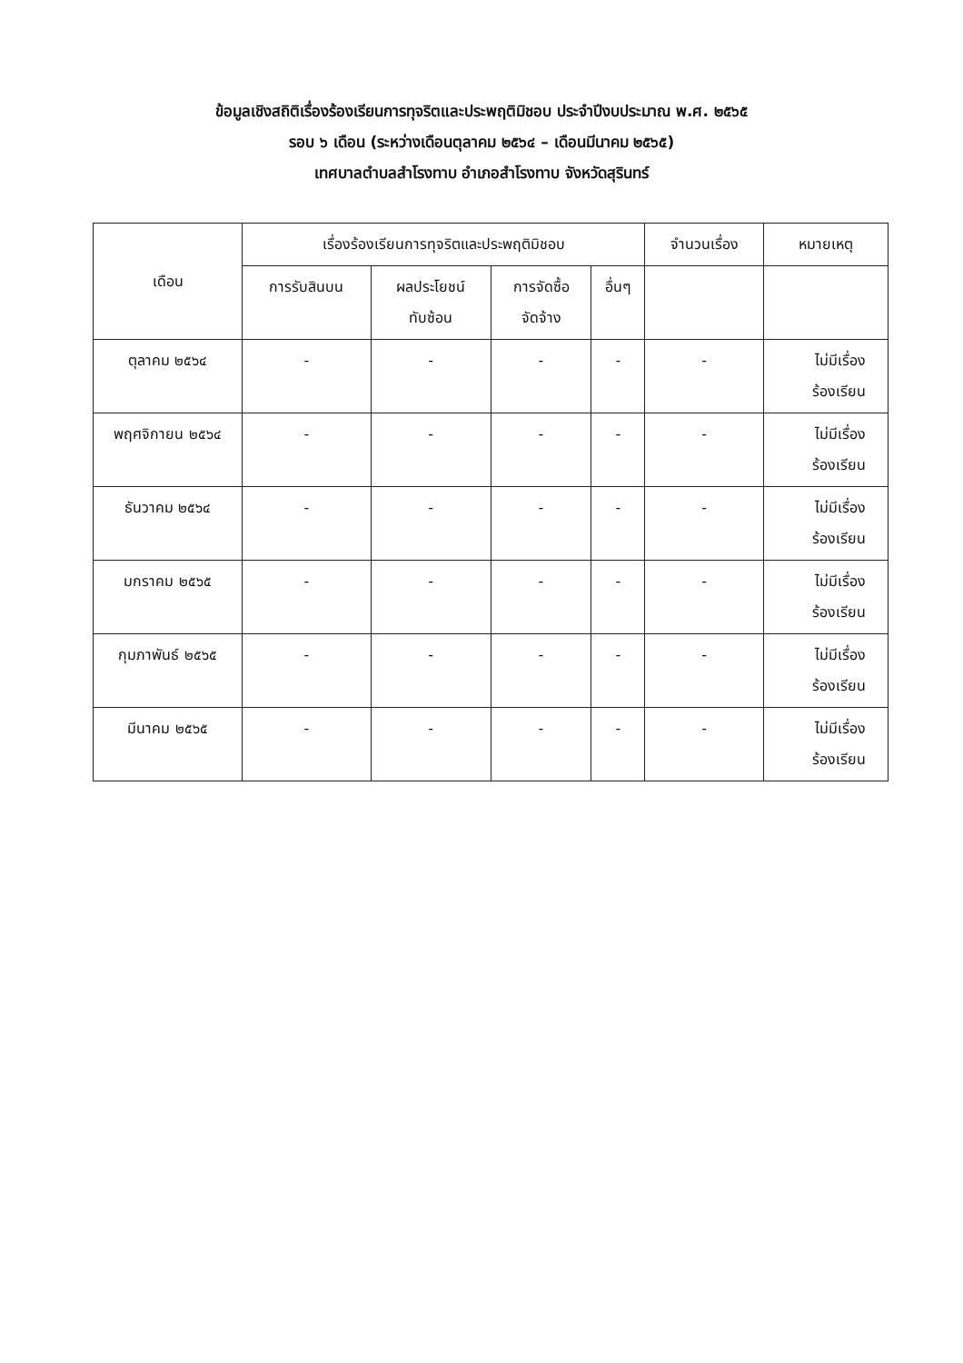ข้อมูลเชิงสถิติเรื่องร้องเรียนการทุจริตและประพฤติมิชอบ ประจำปีงบประมาณ พ.ศ. ๒๕๖๕
รอบ ๖ เดือน (ระหว่างเดือนตุลาคม ๒๕๖๔ – เดือนมีนาคม ๒๕๖๕)
เทศบาลตำบลสำโรงทาบ อำเภอสำโรงทาบ จังหวัดสุรินทร์
| เดือน | เรื่องร้องเรียนการทุจริตและประพฤติมิชอบ | | | | จำนวนเรื่อง | หมายเหตุ |
| --- | --- | --- | --- | --- | --- | --- |
| | การรับสินบน | ผลประโยชน์ ทับซ้อน | การจัดซื้อ จัดจ้าง | อื่นๆ | | |
| ตุลาคม ๒๕๖๔ | - | - | - | - | - | ไม่มีเรื่อง ร้องเรียน |
| พฤศจิกายน ๒๕๖๔ | - | - | - | - | - | ไม่มีเรื่อง ร้องเรียน |
| ธันวาคม ๒๕๖๔ | - | - | - | - | - | ไม่มีเรื่อง ร้องเรียน |
| มกราคม ๒๕๖๕ | - | - | - | - | - | ไม่มีเรื่อง ร้องเรียน |
| กุมภาพันธ์ ๒๕๖๕ | - | - | - | - | - | ไม่มีเรื่อง ร้องเรียน |
| มีนาคม ๒๕๖๕ | - | - | - | - | - | ไม่มีเรื่อง ร้องเรียน |